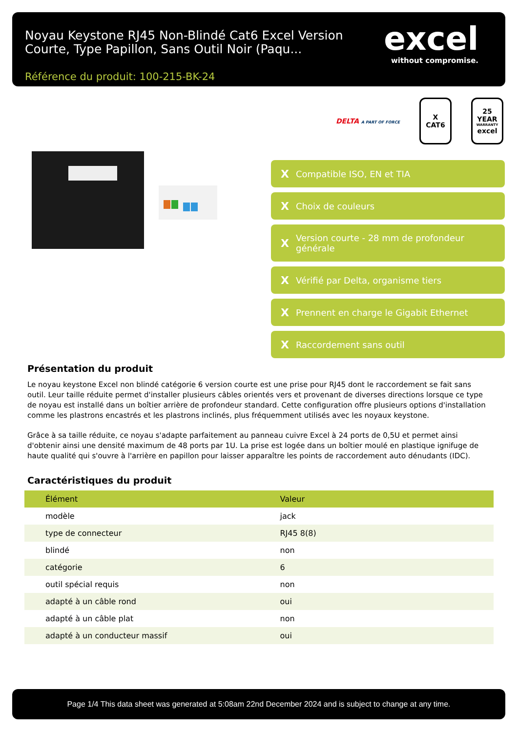Noyau Keystone RJ45 Non-Blindé Cat6 Excel Version Courte, Type Papillon, Sans Outil Noir (Paqu...
Référence du produit: 100-215-BK-24
excel
without compromise.
DELTA A PART OF FORCE
X
CAT6
25
YEAR
WARRANTY
excel
X Compatible ISO, EN et TIA
X Choix de couleurs
X Version courte - 28 mm de profondeur générale
X Vérifié par Delta, organisme tiers
X Prennent en charge le Gigabit Ethernet
X Raccordement sans outil
Présentation du produit
Le noyau keystone Excel non blindé catégorie 6 version courte est une prise pour RJ45 dont le raccordement se fait sans outil. Leur taille réduite permet d'installer plusieurs câbles orientés vers et provenant de diverses directions lorsque ce type de noyau est installé dans un boîtier arrière de profondeur standard. Cette configuration offre plusieurs options d'installation comme les plastrons encastrés et les plastrons inclinés, plus fréquemment utilisés avec les noyaux keystone.
Grâce à sa taille réduite, ce noyau s'adapte parfaitement au panneau cuivre Excel à 24 ports de 0,5U et permet ainsi d'obtenir ainsi une densité maximum de 48 ports par 1U. La prise est logée dans un boîtier moulé en plastique ignifuge de haute qualité qui s'ouvre à l'arrière en papillon pour laisser apparaître les points de raccordement auto dénudants (IDC).
Caractéristiques du produit
| Élément | Valeur |
| --- | --- |
| modèle | jack |
| type de connecteur | RJ45 8(8) |
| blindé | non |
| catégorie | 6 |
| outil spécial requis | non |
| adapté à un câble rond | oui |
| adapté à un câble plat | non |
| adapté à un conducteur massif | oui |
Page 1/4 This data sheet was generated at 5:08am 22nd December 2024 and is subject to change at any time.